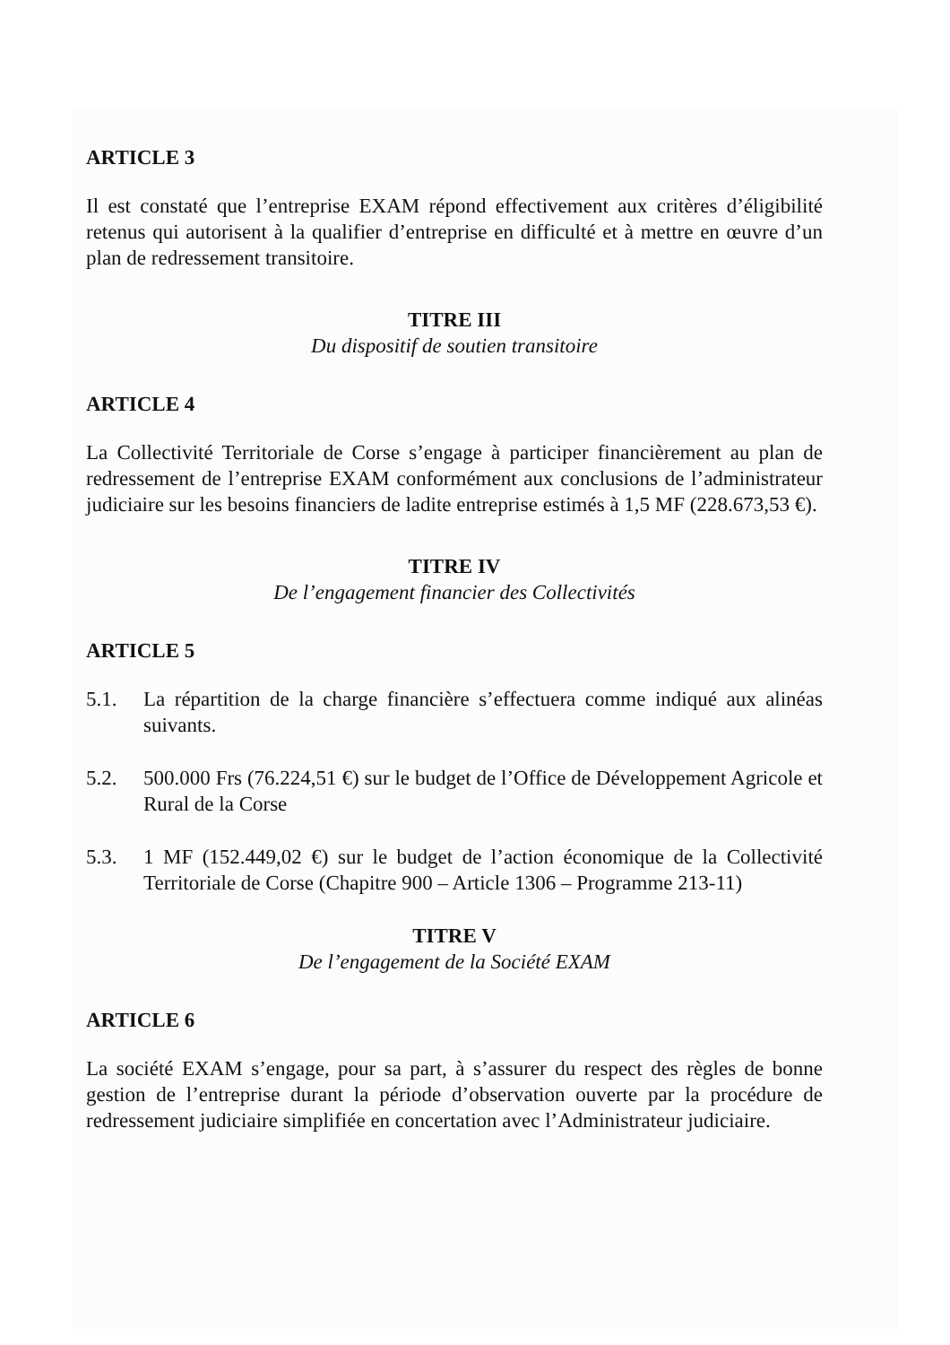ARTICLE 3
Il est constaté que l’entreprise EXAM répond effectivement aux critères d’éligibilité retenus qui autorisent à la qualifier d’entreprise en difficulté et à mettre en œuvre d’un plan de redressement transitoire.
TITRE III
Du dispositif de soutien transitoire
ARTICLE 4
La Collectivité Territoriale de Corse s’engage à participer financièrement au plan de redressement de l’entreprise EXAM conformément aux conclusions de l’administrateur judiciaire sur les besoins financiers de ladite entreprise estimés à 1,5 MF (228.673,53 €).
TITRE IV
De l’engagement financier des Collectivités
ARTICLE 5
5.1. La répartition de la charge financière s’effectuera comme indiqué aux alinéas suivants.
5.2. 500.000 Frs (76.224,51 €) sur le budget de l’Office de Développement Agricole et Rural de la Corse
5.3. 1 MF (152.449,02 €) sur le budget de l’action économique de la Collectivité Territoriale de Corse (Chapitre 900 – Article 1306 – Programme 213-11)
TITRE V
De l’engagement de la Société EXAM
ARTICLE 6
La société EXAM s’engage, pour sa part, à s’assurer du respect des règles de bonne gestion de l’entreprise durant la période d’observation ouverte par la procédure de redressement judiciaire simplifiée en concertation avec l’Administrateur judiciaire.